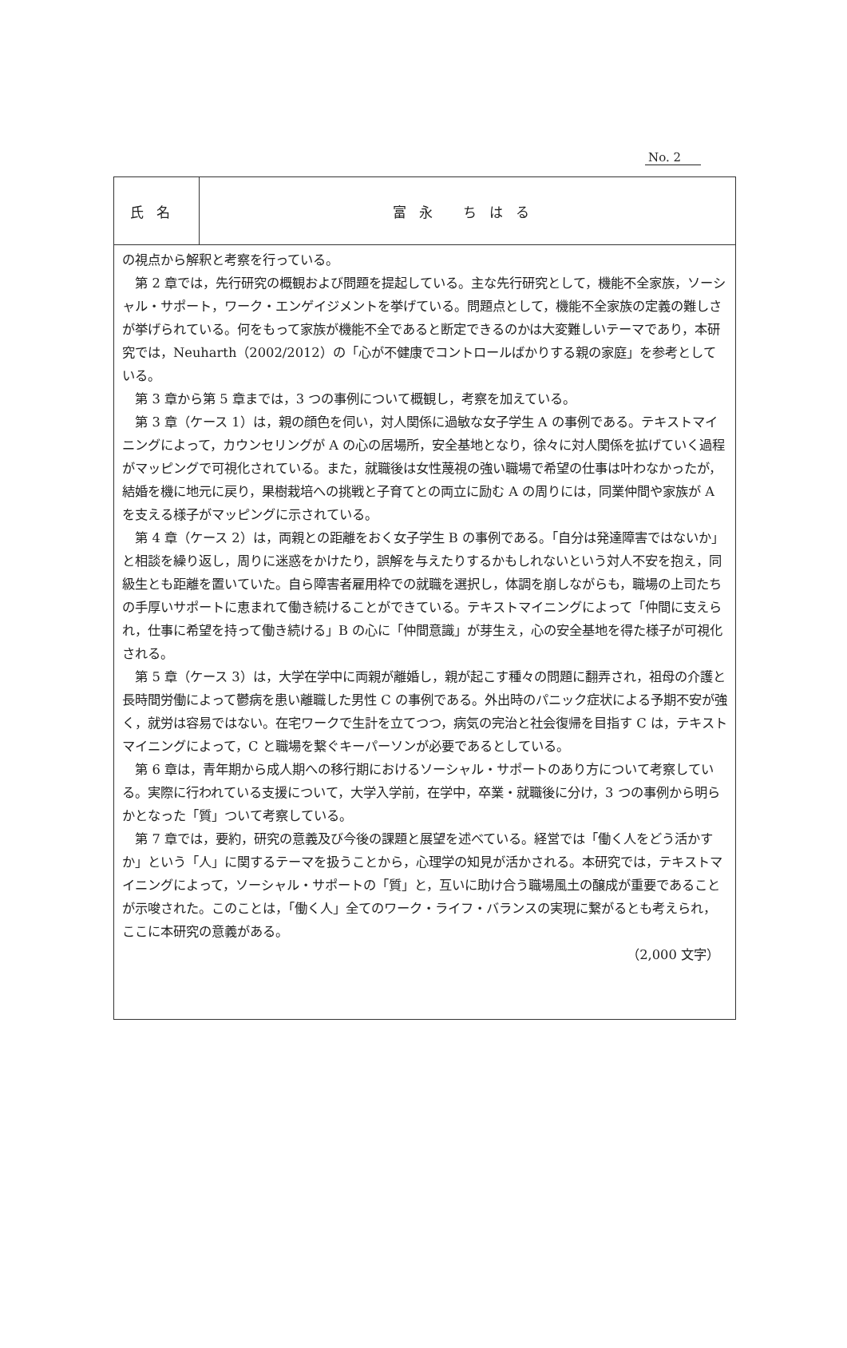No. 2
| 氏名 | 富永 ちはる |
の視点から解釈と考察を行っている。
第 2 章では，先行研究の概観および問題を提起している。主な先行研究として，機能不全家族，ソーシャル・サポート，ワーク・エンゲイジメントを挙げている。問題点として，機能不全家族の定義の難しさが挙げられている。何をもって家族が機能不全であると断定できるのかは大変難しいテーマであり，本研究では，Neuharth（2002/2012）の「心が不健康でコントロールばかりする親の家庭」を参考としている。
第 3 章から第 5 章までは，3 つの事例について概観し，考察を加えている。
第 3 章（ケース 1）は，親の顔色を伺い，対人関係に過敏な女子学生 A の事例である。テキストマイニングによって，カウンセリングが A の心の居場所，安全基地となり，徐々に対人関係を拡げていく過程がマッピングで可視化されている。また，就職後は女性蔑視の強い職場で希望の仕事は叶わなかったが，結婚を機に地元に戻り，果樹栽培への挑戦と子育てとの両立に励む A の周りには，同業仲間や家族が A を支える様子がマッピングに示されている。
第 4 章（ケース 2）は，両親との距離をおく女子学生 B の事例である。「自分は発達障害ではないか」と相談を繰り返し，周りに迷惑をかけたり，誤解を与えたりするかもしれないという対人不安を抱え，同級生とも距離を置いていた。自ら障害者雇用枠での就職を選択し，体調を崩しながらも，職場の上司たちの手厚いサポートに恵まれて働き続けることができている。テキストマイニングによって「仲間に支えられ，仕事に希望を持って働き続ける」B の心に「仲間意識」が芽生え，心の安全基地を得た様子が可視化される。
第 5 章（ケース 3）は，大学在学中に両親が離婚し，親が起こす種々の問題に翻弄され，祖母の介護と長時間労働によって鬱病を患い離職した男性 C の事例である。外出時のパニック症状による予期不安が強く，就労は容易ではない。在宅ワークで生計を立てつつ，病気の完治と社会復帰を目指す C は，テキストマイニングによって，C と職場を繋ぐキーパーソンが必要であるとしている。
第 6 章は，青年期から成人期への移行期におけるソーシャル・サポートのあり方について考察している。実際に行われている支援について，大学入学前，在学中，卒業・就職後に分け，3 つの事例から明らかとなった「質」ついて考察している。
第 7 章では，要約，研究の意義及び今後の課題と展望を述べている。経営では「働く人をどう活かすか」という「人」に関するテーマを扱うことから，心理学の知見が活かされる。本研究では，テキストマイニングによって，ソーシャル・サポートの「質」と，互いに助け合う職場風土の醸成が重要であることが示唆された。このことは，「働く人」全てのワーク・ライフ・バランスの実現に繋がるとも考えられ，ここに本研究の意義がある。
（2,000 文字）